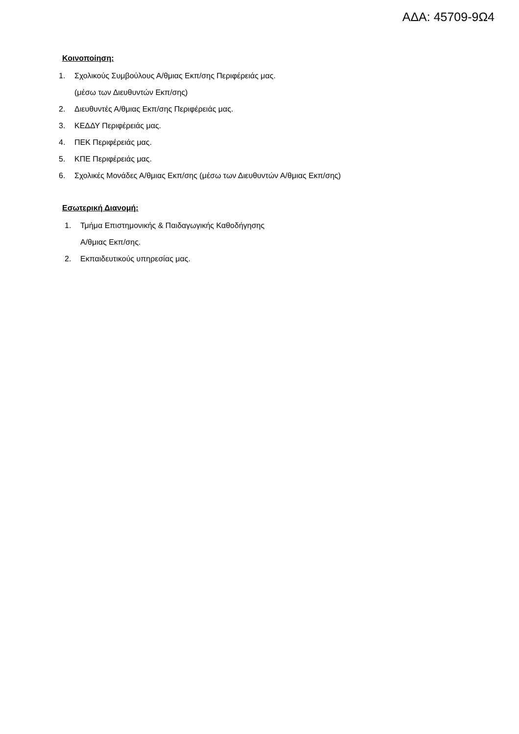ΑΔΑ: 45709-9Ω4
Κοινοποίηση:
1. Σχολικούς Συμβούλους Α/θμιας Εκπ/σης Περιφέρειάς μας.
(μέσω των Διευθυντών Εκπ/σης)
2. Διευθυντές Α/θμιας Εκπ/σης Περιφέρειάς μας.
3. ΚΕΔΔΥ Περιφέρειάς μας.
4. ΠΕΚ Περιφέρειάς μας.
5. ΚΠΕ Περιφέρειάς μας.
6. Σχολικές Μονάδες Α/θμιας Εκπ/σης (μέσω των Διευθυντών Α/θμιας Εκπ/σης)
Εσωτερική Διανομή:
1. Τμήμα Επιστημονικής & Παιδαγωγικής Καθοδήγησης
Α/θμιας Εκπ/σης.
2. Εκπαιδευτικούς υπηρεσίας μας.